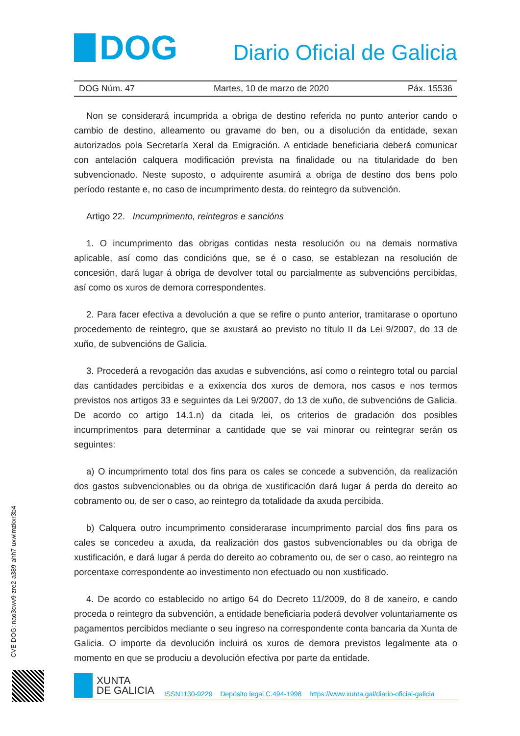DOG
Diario Oficial de Galicia
DOG Núm. 47 Martes, 10 de marzo de 2020 Páx. 15536
Non se considerará incumprida a obriga de destino referida no punto anterior cando o cambio de destino, alleamento ou gravame do ben, ou a disolución da entidade, sexan autorizados pola Secretaría Xeral da Emigración. A entidade beneficiaria deberá comunicar con antelación calquera modificación prevista na finalidade ou na titularidade do ben subvencionado. Neste suposto, o adquirente asumirá a obriga de destino dos bens polo período restante e, no caso de incumprimento desta, do reintegro da subvención.
Artigo 22. Incumprimento, reintegros e sancións
1. O incumprimento das obrigas contidas nesta resolución ou na demais normativa aplicable, así como das condicións que, se é o caso, se establezan na resolución de concesión, dará lugar á obriga de devolver total ou parcialmente as subvencións percibidas, así como os xuros de demora correspondentes.
2. Para facer efectiva a devolución a que se refire o punto anterior, tramitarase o oportuno procedemento de reintegro, que se axustará ao previsto no título II da Lei 9/2007, do 13 de xuño, de subvencións de Galicia.
3. Procederá a revogación das axudas e subvencións, así como o reintegro total ou parcial das cantidades percibidas e a exixencia dos xuros de demora, nos casos e nos termos previstos nos artigos 33 e seguintes da Lei 9/2007, do 13 de xuño, de subvencións de Galicia. De acordo co artigo 14.1.n) da citada lei, os criterios de gradación dos posibles incumprimentos para determinar a cantidade que se vai minorar ou reintegrar serán os seguintes:
a) O incumprimento total dos fins para os cales se concede a subvención, da realización dos gastos subvencionables ou da obriga de xustificación dará lugar á perda do dereito ao cobramento ou, de ser o caso, ao reintegro da totalidade da axuda percibida.
b) Calquera outro incumprimento considerarase incumprimento parcial dos fins para os cales se concedeu a axuda, da realización dos gastos subvencionables ou da obriga de xustificación, e dará lugar á perda do dereito ao cobramento ou, de ser o caso, ao reintegro na porcentaxe correspondente ao investimento non efectuado ou non xustificado.
4. De acordo co establecido no artigo 64 do Decreto 11/2009, do 8 de xaneiro, e cando proceda o reintegro da subvención, a entidade beneficiaria poderá devolver voluntariamente os pagamentos percibidos mediante o seu ingreso na correspondente conta bancaria da Xunta de Galicia. O importe da devolución incluirá os xuros de demora previstos legalmente ata o momento en que se produciu a devolución efectiva por parte da entidade.
CVE-DOG: nao3cwv9-zre2-a389-ahh7-uxwlmzkxr3b4
XUNTA
DE GALICIA
ISSN1130-9229 Depósito legal C.494-1998 https://www.xunta.gal/diario-oficial-galicia